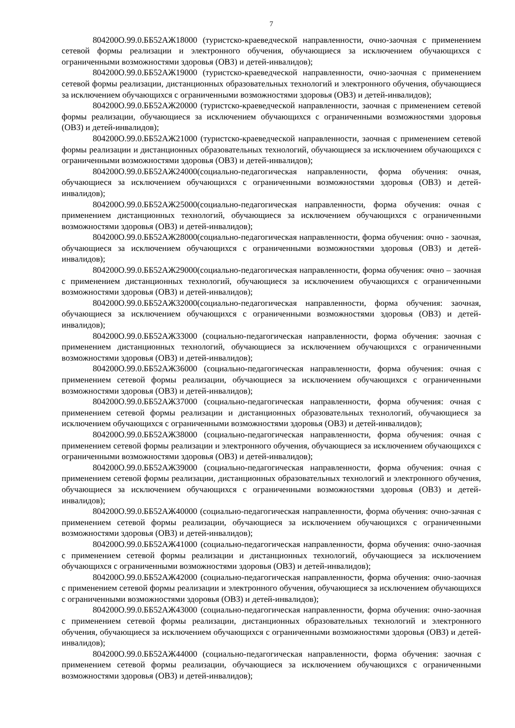7
804200О.99.0.ББ52АЖ18000 (туристско-краеведческой направленности, очно-заочная с применением сетевой формы реализации и электронного обучения, обучающиеся за исключением обучающихся с ограниченными возможностями здоровья (ОВЗ) и детей-инвалидов);
804200О.99.0.ББ52АЖ19000 (туристско-краеведческой направленности, очно-заочная с применением сетевой формы реализации, дистанционных образовательных технологий и электронного обучения, обучающиеся за исключением обучающихся с ограниченными возможностями здоровья (ОВЗ) и детей-инвалидов);
804200О.99.0.ББ52АЖ20000 (туристско-краеведческой направленности, заочная с применением сетевой формы реализации, обучающиеся за исключением обучающихся с ограниченными возможностями здоровья (ОВЗ) и детей-инвалидов);
804200О.99.0.ББ52АЖ21000 (туристско-краеведческой направленности, заочная с применением сетевой формы реализации и дистанционных образовательных технологий, обучающиеся за исключением обучающихся с ограниченными возможностями здоровья (ОВЗ) и детей-инвалидов);
804200О.99.0.ББ52АЖ24000(социально-педагогическая направленности, форма обучения: очная, обучающиеся за исключением обучающихся с ограниченными возможностями здоровья (ОВЗ) и детей-инвалидов);
804200О.99.0.ББ52АЖ25000(социально-педагогическая направленности, форма обучения: очная с применением дистанционных технологий, обучающиеся за исключением обучающихся с ограниченными возможностями здоровья (ОВЗ) и детей-инвалидов);
804200О.99.0.ББ52АЖ28000(социально-педагогическая направленности, форма обучения: очно - заочная, обучающиеся за исключением обучающихся с ограниченными возможностями здоровья (ОВЗ) и детей-инвалидов);
804200О.99.0.ББ52АЖ29000(социально-педагогическая направленности, форма обучения: очно – заочная с применением дистанционных технологий, обучающиеся за исключением обучающихся с ограниченными возможностями здоровья (ОВЗ) и детей-инвалидов);
804200О.99.0.ББ52АЖ32000(социально-педагогическая направленности, форма обучения: заочная, обучающиеся за исключением обучающихся с ограниченными возможностями здоровья (ОВЗ) и детей-инвалидов);
804200О.99.0.ББ52АЖ33000 (социально-педагогическая направленности, форма обучения: заочная с применением дистанционных технологий, обучающиеся за исключением обучающихся с ограниченными возможностями здоровья (ОВЗ) и детей-инвалидов);
804200О.99.0.ББ52АЖ36000 (социально-педагогическая направленности, форма обучения: очная с применением сетевой формы реализации, обучающиеся за исключением обучающихся с ограниченными возможностями здоровья (ОВЗ) и детей-инвалидов);
804200О.99.0.ББ52АЖ37000 (социально-педагогическая направленности, форма обучения: очная с применением сетевой формы реализации и дистанционных образовательных технологий, обучающиеся за исключением обучающихся с ограниченными возможностями здоровья (ОВЗ) и детей-инвалидов);
804200О.99.0.ББ52АЖ38000 (социально-педагогическая направленности, форма обучения: очная с применением сетевой формы реализации и электронного обучения, обучающиеся за исключением обучающихся с ограниченными возможностями здоровья (ОВЗ) и детей-инвалидов);
804200О.99.0.ББ52АЖ39000 (социально-педагогическая направленности, форма обучения: очная с применением сетевой формы реализации, дистанционных образовательных технологий и электронного обучения, обучающиеся за исключением обучающихся с ограниченными возможностями здоровья (ОВЗ) и детей-инвалидов);
804200О.99.0.ББ52АЖ40000 (социально-педагогическая направленности, форма обучения: очно-зачная с применением сетевой формы реализации, обучающиеся за исключением обучающихся с ограниченными возможностями здоровья (ОВЗ) и детей-инвалидов);
804200О.99.0.ББ52АЖ41000 (социально-педагогическая направленности, форма обучения: очно-заочная с применением сетевой формы реализации и дистанционных технологий, обучающиеся за исключением обучающихся с ограниченными возможностями здоровья (ОВЗ) и детей-инвалидов);
804200О.99.0.ББ52АЖ42000 (социально-педагогическая направленности, форма обучения: очно-заочная с применением сетевой формы реализации и электронного обучения, обучающиеся за исключением обучающихся с ограниченными возможностями здоровья (ОВЗ) и детей-инвалидов);
804200О.99.0.ББ52АЖ43000 (социально-педагогическая направленности, форма обучения: очно-заочная с применением сетевой формы реализации, дистанционных образовательных технологий и электронного обучения, обучающиеся за исключением обучающихся с ограниченными возможностями здоровья (ОВЗ) и детей-инвалидов);
804200О.99.0.ББ52АЖ44000 (социально-педагогическая направленности, форма обучения: заочная с применением сетевой формы реализации, обучающиеся за исключением обучающихся с ограниченными возможностями здоровья (ОВЗ) и детей-инвалидов);